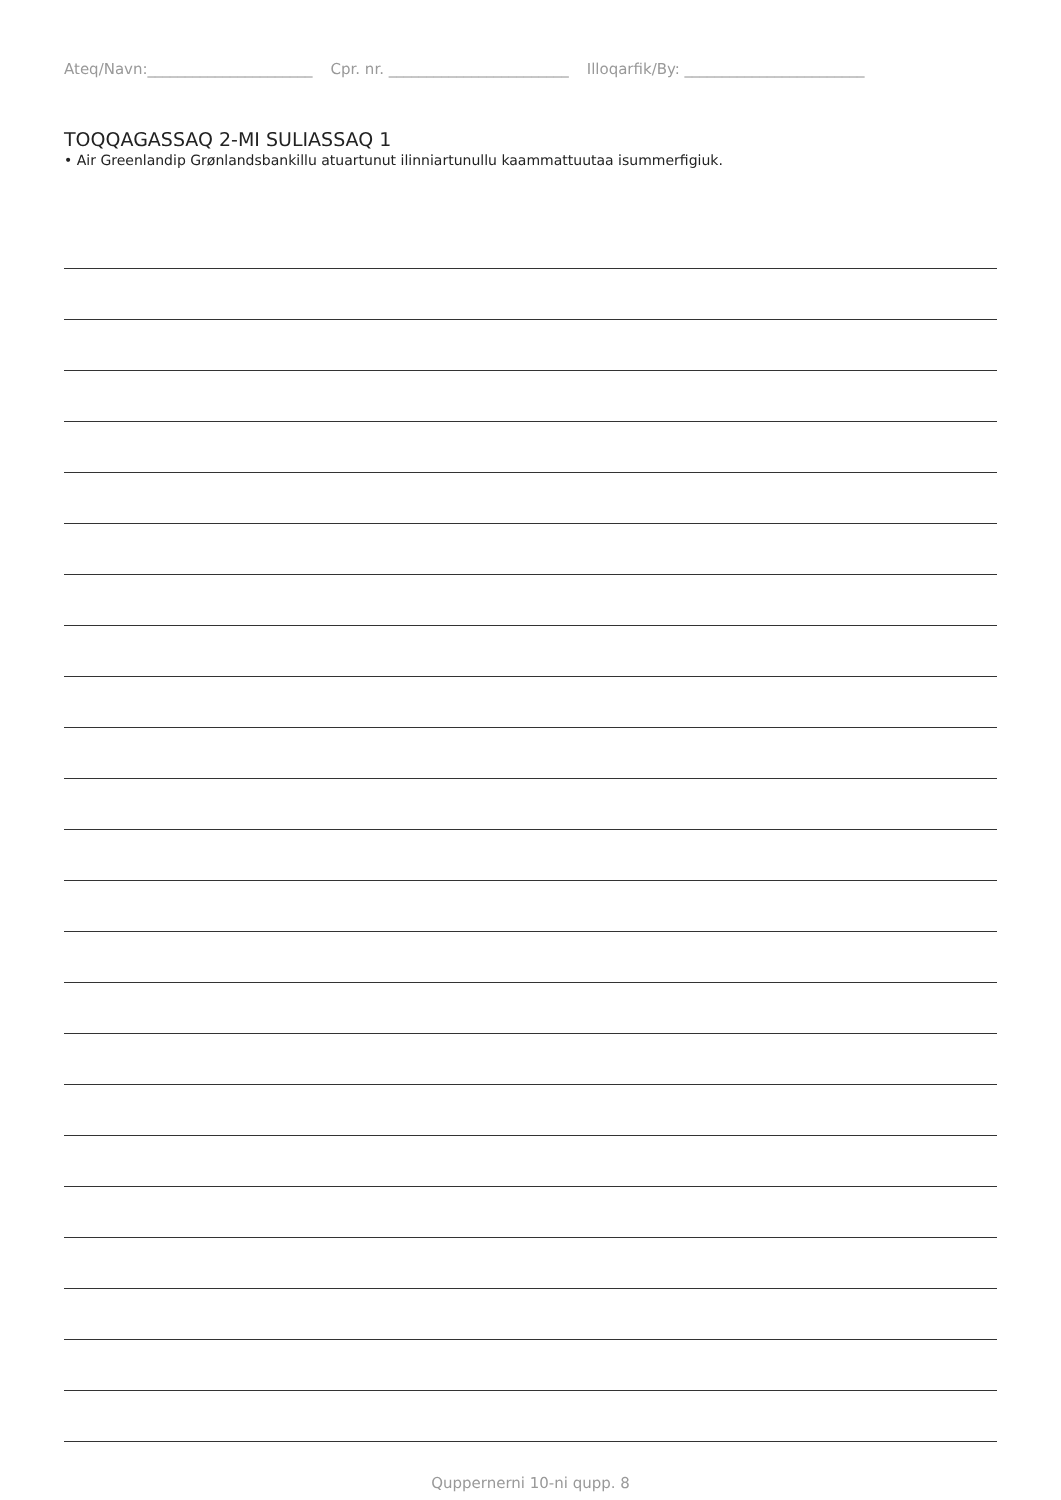Ateq/Navn:______________________ Cpr. nr. ________________________ Illoqarfik/By: ________________________
TOQQAGASSAQ 2-MI SULIASSAQ 1
• Air Greenlandip Grønlandsbankillu atuartunut ilinniartunullu kaammattuutaa isummerfigiuk.
Quppernerni 10-ni qupp. 8